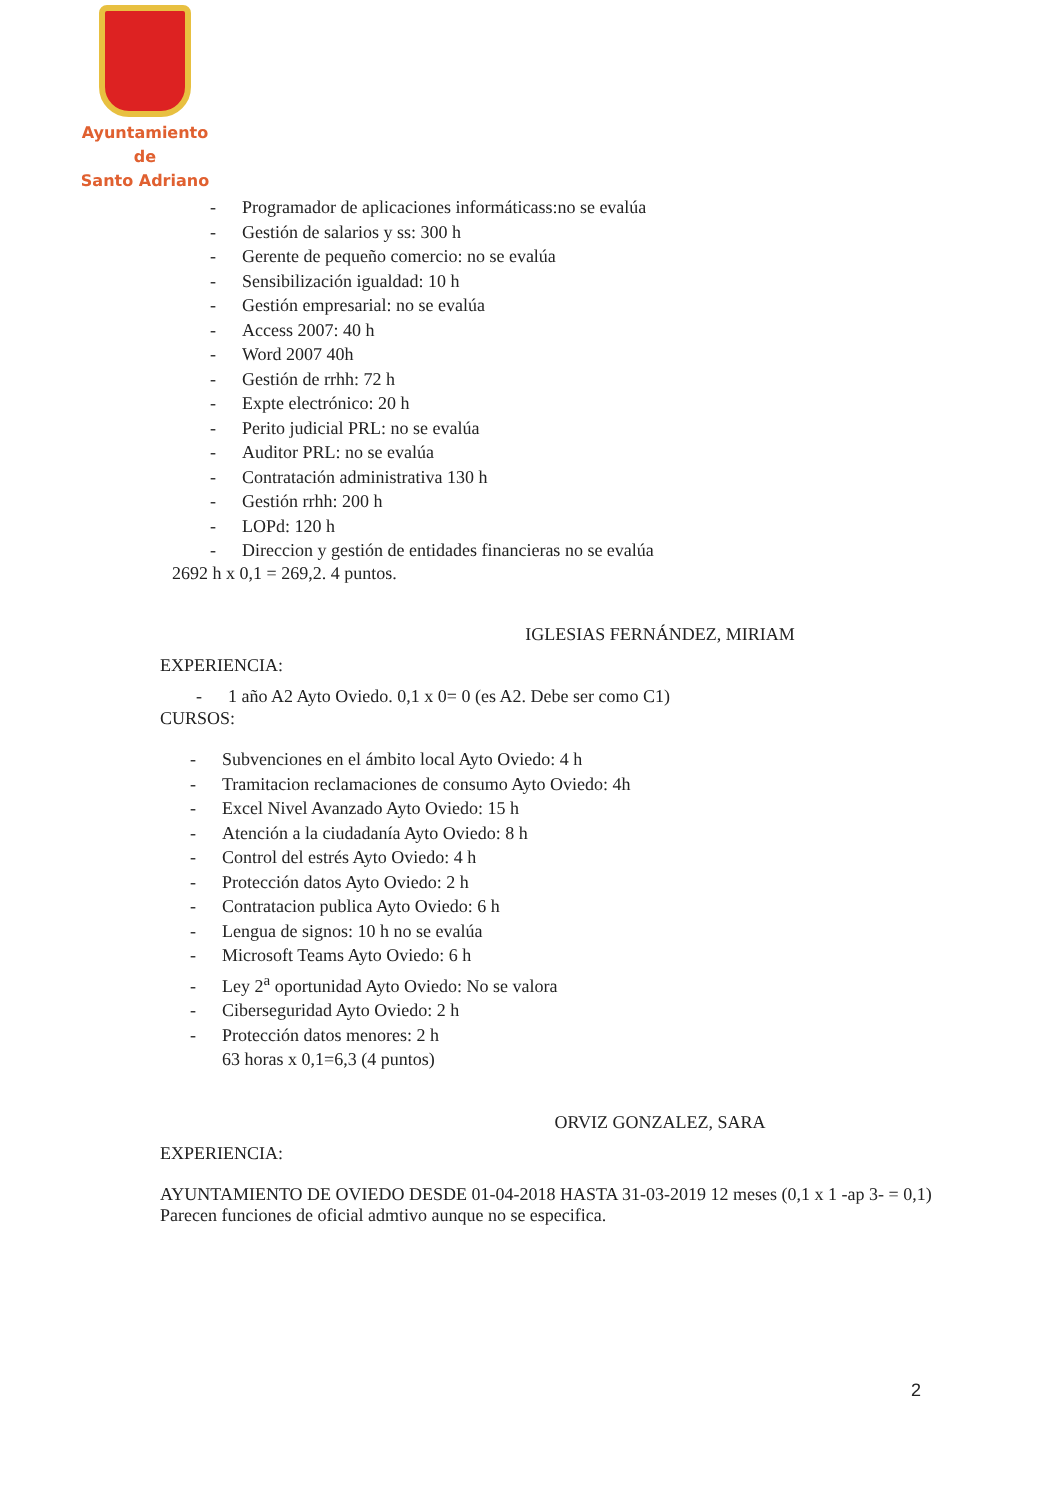Ayuntamiento de
Santo Adriano
- Programador de aplicaciones informáticass:no se evalúa
- Gestión de salarios y ss: 300 h
- Gerente de pequeño comercio: no se evalúa
- Sensibilización igualdad: 10 h
- Gestión empresarial: no se evalúa
- Access 2007: 40 h
- Word 2007 40h
- Gestión de rrhh: 72 h
- Expte electrónico: 20 h
- Perito judicial PRL: no se evalúa
- Auditor PRL: no se evalúa
- Contratación administrativa 130 h
- Gestión rrhh: 200 h
- LOPd: 120 h
- Direccion y gestión de entidades financieras no se evalúa
2692 h x 0,1 = 269,2. 4 puntos.
IGLESIAS FERNÁNDEZ, MIRIAM
EXPERIENCIA:
- 1 año A2 Ayto Oviedo. 0,1 x 0= 0 (es A2. Debe ser como C1)
CURSOS:
- Subvenciones en el ámbito local Ayto Oviedo: 4 h
- Tramitacion reclamaciones de consumo Ayto Oviedo: 4h
- Excel Nivel Avanzado Ayto Oviedo: 15 h
- Atención a la ciudadanía Ayto Oviedo: 8 h
- Control del estrés Ayto Oviedo: 4 h
- Protección datos Ayto Oviedo: 2 h
- Contratacion publica Ayto Oviedo: 6 h
- Lengua de signos: 10 h no se evalúa
- Microsoft Teams Ayto Oviedo: 6 h
- Ley 2<sup>a</sup> oportunidad Ayto Oviedo: No se valora
- Ciberseguridad Ayto Oviedo: 2 h
- Protección datos menores: 2 h
63 horas x 0,1=6,3 (4 puntos)
ORVIZ GONZALEZ, SARA
EXPERIENCIA:
AYUNTAMIENTO DE OVIEDO DESDE 01-04-2018 HASTA 31-03-2019 12 meses (0,1 x 1 -ap 3- = 0,1) Parecen funciones de oficial admtivo aunque no se especifica.
2